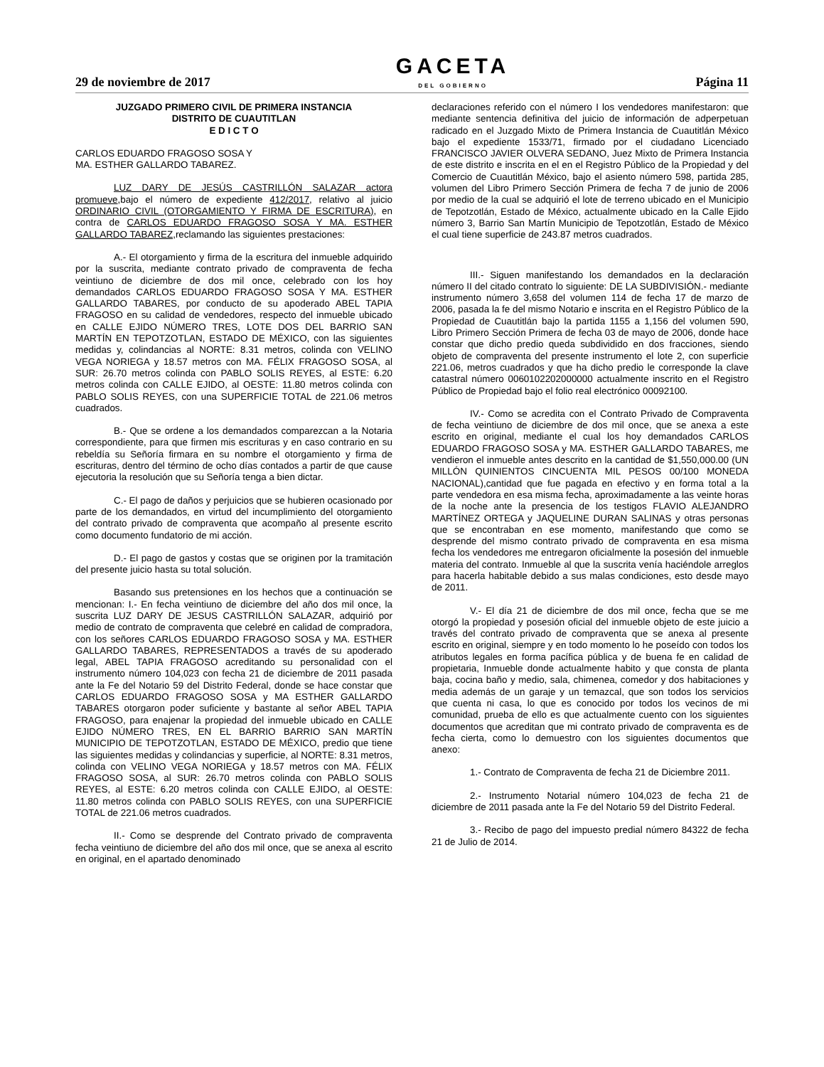29 de noviembre de 2017
GACETA
DEL GOBIERNO
Página 11
JUZGADO PRIMERO CIVIL DE PRIMERA INSTANCIA
DISTRITO DE CUAUTITLAN
E D I C T O
CARLOS EDUARDO FRAGOSO SOSA Y
MA. ESTHER GALLARDO TABAREZ.
LUZ DARY DE JESÚS CASTRILLÓN SALAZAR actora promueve,bajo el número de expediente 412/2017, relativo al juicio ORDINARIO CIVIL (OTORGAMIENTO Y FIRMA DE ESCRITURA), en contra de CARLOS EDUARDO FRAGOSO SOSA Y MA. ESTHER GALLARDO TABAREZ, reclamando las siguientes prestaciones:
A.- El otorgamiento y firma de la escritura del inmueble adquirido por la suscrita, mediante contrato privado de compraventa de fecha veintiuno de diciembre de dos mil once, celebrado con los hoy demandados CARLOS EDUARDO FRAGOSO SOSA Y MA. ESTHER GALLARDO TABARES, por conducto de su apoderado ABEL TAPIA FRAGOSO en su calidad de vendedores, respecto del inmueble ubicado en CALLE EJIDO NÚMERO TRES, LOTE DOS DEL BARRIO SAN MARTÍN EN TEPOTZOTLAN, ESTADO DE MÉXICO, con las siguientes medidas y, colindancias al NORTE: 8.31 metros, colinda con VELINO VEGA NORIEGA y 18.57 metros con MA. FÉLIX FRAGOSO SOSA, al SUR: 26.70 metros colinda con PABLO SOLIS REYES, al ESTE: 6.20 metros colinda con CALLE EJIDO, al OESTE: 11.80 metros colinda con PABLO SOLIS REYES, con una SUPERFICIE TOTAL de 221.06 metros cuadrados.
B.- Que se ordene a los demandados comparezcan a la Notaria correspondiente, para que firmen mis escrituras y en caso contrario en su rebeldía su Señoría firmara en su nombre el otorgamiento y firma de escrituras, dentro del término de ocho días contados a partir de que cause ejecutoria la resolución que su Señoría tenga a bien dictar.
C.- El pago de daños y perjuicios que se hubieren ocasionado por parte de los demandados, en virtud del incumplimiento del otorgamiento del contrato privado de compraventa que acompaño al presente escrito como documento fundatorio de mi acción.
D.- El pago de gastos y costas que se originen por la tramitación del presente juicio hasta su total solución.
Basando sus pretensiones en los hechos que a continuación se mencionan: I.- En fecha veintiuno de diciembre del año dos mil once, la suscrita LUZ DARY DE JESUS CASTRILLÓN SALAZAR, adquirió por medio de contrato de compraventa que celebré en calidad de compradora, con los señores CARLOS EDUARDO FRAGOSO SOSA y MA. ESTHER GALLARDO TABARES, REPRESENTADOS a través de su apoderado legal, ABEL TAPIA FRAGOSO acreditando su personalidad con el instrumento número 104,023 con fecha 21 de diciembre de 2011 pasada ante la Fe del Notario 59 del Distrito Federal, donde se hace constar que CARLOS EDUARDO FRAGOSO SOSA y MA ESTHER GALLARDO TABARES otorgaron poder suficiente y bastante al señor ABEL TAPIA FRAGOSO, para enajenar la propiedad del inmueble ubicado en CALLE EJIDO NÚMERO TRES, EN EL BARRIO BARRIO SAN MARTÍN MUNICIPIO DE TEPOTZOTLAN, ESTADO DE MÉXICO, predio que tiene las siguientes medidas y colindancias y superficie, al NORTE: 8.31 metros, colinda con VELINO VEGA NORIEGA y 18.57 metros con MA. FÉLIX FRAGOSO SOSA, al SUR: 26.70 metros colinda con PABLO SOLIS REYES, al ESTE: 6.20 metros colinda con CALLE EJIDO, al OESTE: 11.80 metros colinda con PABLO SOLIS REYES, con una SUPERFICIE TOTAL de 221.06 metros cuadrados.
II.- Como se desprende del Contrato privado de compraventa fecha veintiuno de diciembre del año dos mil once, que se anexa al escrito en original, en el apartado denominado
declaraciones referido con el número I los vendedores manifestaron: que mediante sentencia definitiva del juicio de información de adperpetuan radicado en el Juzgado Mixto de Primera Instancia de Cuautitlán México bajo el expediente 1533/71, firmado por el ciudadano Licenciado FRANCISCO JAVIER OLVERA SEDANO, Juez Mixto de Primera Instancia de este distrito e inscrita en el en el Registro Público de la Propiedad y del Comercio de Cuautitlán México, bajo el asiento número 598, partida 285, volumen del Libro Primero Sección Primera de fecha 7 de junio de 2006 por medio de la cual se adquirió el lote de terreno ubicado en el Municipio de Tepotzotlán, Estado de México, actualmente ubicado en la Calle Ejido número 3, Barrio San Martín Municipio de Tepotzotlán, Estado de México el cual tiene superficie de 243.87 metros cuadrados.
III.- Siguen manifestando los demandados en la declaración número II del citado contrato lo siguiente: DE LA SUBDIVISIÓN.- mediante instrumento número 3,658 del volumen 114 de fecha 17 de marzo de 2006, pasada la fe del mismo Notario e inscrita en el Registro Público de la Propiedad de Cuautitlán bajo la partida 1155 a 1,156 del volumen 590, Libro Primero Sección Primera de fecha 03 de mayo de 2006, donde hace constar que dicho predio queda subdividido en dos fracciones, siendo objeto de compraventa del presente instrumento el lote 2, con superficie 221.06, metros cuadrados y que ha dicho predio le corresponde la clave catastral número 0060102202000000 actualmente inscrito en el Registro Público de Propiedad bajo el folio real electrónico 00092100.
IV.- Como se acredita con el Contrato Privado de Compraventa de fecha veintiuno de diciembre de dos mil once, que se anexa a este escrito en original, mediante el cual los hoy demandados CARLOS EDUARDO FRAGOSO SOSA y MA. ESTHER GALLARDO TABARES, me vendieron el inmueble antes descrito en la cantidad de $1,550,000.00 (UN MILLÓN QUINIENTOS CINCUENTA MIL PESOS 00/100 MONEDA NACIONAL),cantidad que fue pagada en efectivo y en forma total a la parte vendedora en esa misma fecha, aproximadamente a las veinte horas de la noche ante la presencia de los testigos FLAVIO ALEJANDRO MARTÍNEZ ORTEGA y JAQUELINE DURAN SALINAS y otras personas que se encontraban en ese momento, manifestando que como se desprende del mismo contrato privado de compraventa en esa misma fecha los vendedores me entregaron oficialmente la posesión del inmueble materia del contrato. Inmueble al que la suscrita venía haciéndole arreglos para hacerla habitable debido a sus malas condiciones, esto desde mayo de 2011.
V.- El día 21 de diciembre de dos mil once, fecha que se me otorgó la propiedad y posesión oficial del inmueble objeto de este juicio a través del contrato privado de compraventa que se anexa al presente escrito en original, siempre y en todo momento lo he poseído con todos los atributos legales en forma pacífica pública y de buena fe en calidad de propietaria, Inmueble donde actualmente habito y que consta de planta baja, cocina baño y medio, sala, chimenea, comedor y dos habitaciones y media además de un garaje y un temazcal, que son todos los servicios que cuenta ni casa, lo que es conocido por todos los vecinos de mi comunidad, prueba de ello es que actualmente cuento con los siguientes documentos que acreditan que mi contrato privado de compraventa es de fecha cierta, como lo demuestro con los siguientes documentos que anexo:
1.- Contrato de Compraventa de fecha 21 de Diciembre 2011.
2.- Instrumento Notarial número 104,023 de fecha 21 de diciembre de 2011 pasada ante la Fe del Notario 59 del Distrito Federal.
3.- Recibo de pago del impuesto predial número 84322 de fecha 21 de Julio de 2014.